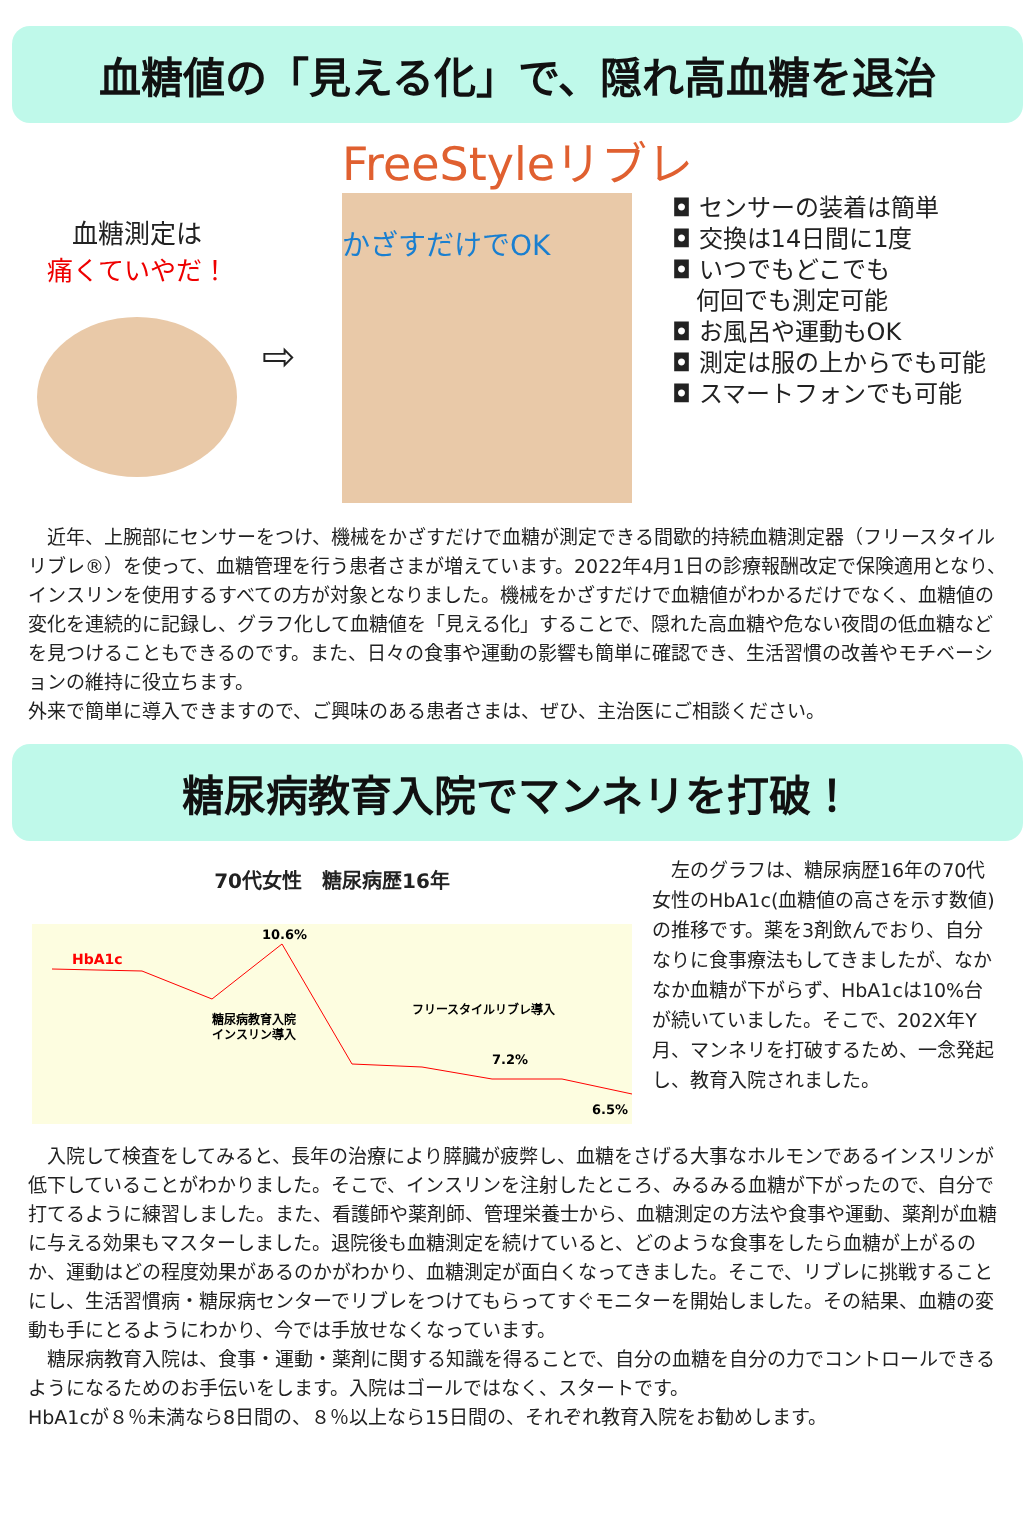血糖値の「見える化」で、隠れ高血糖を退治
FreeStyleリブレ
血糖測定は
痛くていやだ！
⇨
かざすだけでOK
◘ センサーの装着は簡単
◘ 交換は14日間に1度
◘ いつでもどこでも
　何回でも測定可能
◘ お風呂や運動もOK
◘ 測定は服の上からでも可能
◘ スマートフォンでも可能
近年、上腕部にセンサーをつけ、機械をかざすだけで血糖が測定できる間歇的持続血糖測定器（フリースタイルリブレ®）を使って、血糖管理を行う患者さまが増えています。2022年4月1日の診療報酬改定で保険適用となり、インスリンを使用するすべての方が対象となりました。機械をかざすだけで血糖値がわかるだけでなく、血糖値の変化を連続的に記録し、グラフ化して血糖値を「見える化」することで、隠れた高血糖や危ない夜間の低血糖などを見つけることもできるのです。また、日々の食事や運動の影響も簡単に確認でき、生活習慣の改善やモチベーションの維持に役立ちます。
外来で簡単に導入できますので、ご興味のある患者さまは、ぜひ、主治医にご相談ください。
糖尿病教育入院でマンネリを打破！
70代女性　糖尿病歴16年
HbA1c
10.6%
糖尿病教育入院
インスリン導入
フリースタイルリブレ導入
7.2%
6.5%
　左のグラフは、糖尿病歴16年の70代女性のHbA1c(血糖値の高さを示す数値)の推移です。薬を3剤飲んでおり、自分なりに食事療法もしてきましたが、なかなか血糖が下がらず、HbA1cは10%台が続いていました。そこで、202X年Y月、マンネリを打破するため、一念発起し、教育入院されました。
入院して検査をしてみると、長年の治療により膵臓が疲弊し、血糖をさげる大事なホルモンであるインスリンが低下していることがわかりました。そこで、インスリンを注射したところ、みるみる血糖が下がったので、自分で打てるように練習しました。また、看護師や薬剤師、管理栄養士から、血糖測定の方法や食事や運動、薬剤が血糖に与える効果もマスターしました。退院後も血糖測定を続けていると、どのような食事をしたら血糖が上がるのか、運動はどの程度効果があるのかがわかり、血糖測定が面白くなってきました。そこで、リブレに挑戦することにし、生活習慣病・糖尿病センターでリブレをつけてもらってすぐモニターを開始しました。その結果、血糖の変動も手にとるようにわかり、今では手放せなくなっています。
糖尿病教育入院は、食事・運動・薬剤に関する知識を得ることで、自分の血糖を自分の力でコントロールできるようになるためのお手伝いをします。入院はゴールではなく、スタートです。
HbA1cが８％未満なら8日間の、８％以上なら15日間の、それぞれ教育入院をお勧めします。